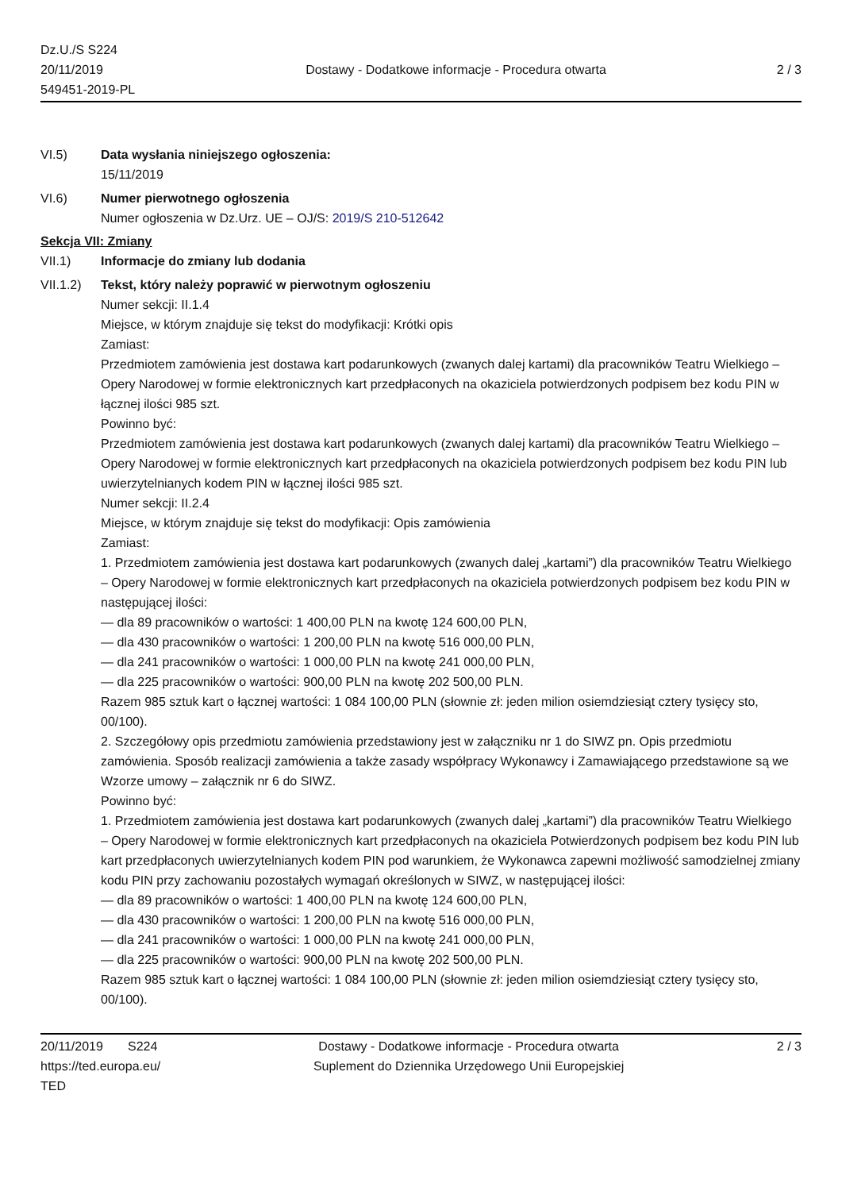Dz.U./S S224
20/11/2019
549451-2019-PL
Dostawy - Dodatkowe informacje - Procedura otwarta
2 / 3
VI.5) Data wysłania niniejszego ogłoszenia:
15/11/2019
VI.6) Numer pierwotnego ogłoszenia
Numer ogłoszenia w Dz.Urz. UE – OJ/S: 2019/S 210-512642
Sekcja VII: Zmiany
VII.1) Informacje do zmiany lub dodania
VII.1.2)
Tekst, który należy poprawić w pierwotnym ogłoszeniu
Numer sekcji: II.1.4
Miejsce, w którym znajduje się tekst do modyfikacji: Krótki opis
Zamiast:
Przedmiotem zamówienia jest dostawa kart podarunkowych (zwanych dalej kartami) dla pracowników Teatru Wielkiego – Opery Narodowej w formie elektronicznych kart przedpłaconych na okaziciela potwierdzonych podpisem bez kodu PIN w łącznej ilości 985 szt.
Powinno być:
Przedmiotem zamówienia jest dostawa kart podarunkowych (zwanych dalej kartami) dla pracowników Teatru Wielkiego – Opery Narodowej w formie elektronicznych kart przedpłaconych na okaziciela potwierdzonych podpisem bez kodu PIN lub uwierzytelnianych kodem PIN w łącznej ilości 985 szt.
Numer sekcji: II.2.4
Miejsce, w którym znajduje się tekst do modyfikacji: Opis zamówienia
Zamiast:
1. Przedmiotem zamówienia jest dostawa kart podarunkowych (zwanych dalej „kartami”) dla pracowników Teatru Wielkiego – Opery Narodowej w formie elektronicznych kart przedpłaconych na okaziciela potwierdzonych podpisem bez kodu PIN w następującej ilości:
— dla 89 pracowników o wartości: 1 400,00 PLN na kwotę 124 600,00 PLN,
— dla 430 pracowników o wartości: 1 200,00 PLN na kwotę 516 000,00 PLN,
— dla 241 pracowników o wartości: 1 000,00 PLN na kwotę 241 000,00 PLN,
— dla 225 pracowników o wartości: 900,00 PLN na kwotę 202 500,00 PLN.
Razem 985 sztuk kart o łącznej wartości: 1 084 100,00 PLN (słownie zł: jeden milion osiemdziesiąt cztery tysięcy sto, 00/100).
2. Szczegółowy opis przedmiotu zamówienia przedstawiony jest w załączniku nr 1 do SIWZ pn. Opis przedmiotu zamówienia. Sposób realizacji zamówienia a także zasady współpracy Wykonawcy i Zamawiającego przedstawione są we Wzorze umowy – załącznik nr 6 do SIWZ.
Powinno być:
1. Przedmiotem zamówienia jest dostawa kart podarunkowych (zwanych dalej „kartami”) dla pracowników Teatru Wielkiego – Opery Narodowej w formie elektronicznych kart przedpłaconych na okaziciela Potwierdzonych podpisem bez kodu PIN lub kart przedpłaconych uwierzytelnianych kodem PIN pod warunkiem, że Wykonawca zapewni możliwość samodzielnej zmiany kodu PIN przy zachowaniu pozostałych wymagań określonych w SIWZ, w następującej ilości:
— dla 89 pracowników o wartości: 1 400,00 PLN na kwotę 124 600,00 PLN,
— dla 430 pracowników o wartości: 1 200,00 PLN na kwotę 516 000,00 PLN,
— dla 241 pracowników o wartości: 1 000,00 PLN na kwotę 241 000,00 PLN,
— dla 225 pracowników o wartości: 900,00 PLN na kwotę 202 500,00 PLN.
Razem 985 sztuk kart o łącznej wartości: 1 084 100,00 PLN (słownie zł: jeden milion osiemdziesiąt cztery tysięcy sto, 00/100).
20/11/2019 S224
https://ted.europa.eu/
TED
Dostawy - Dodatkowe informacje - Procedura otwarta
Suplement do Dziennika Urzędowego Unii Europejskiej
2 / 3